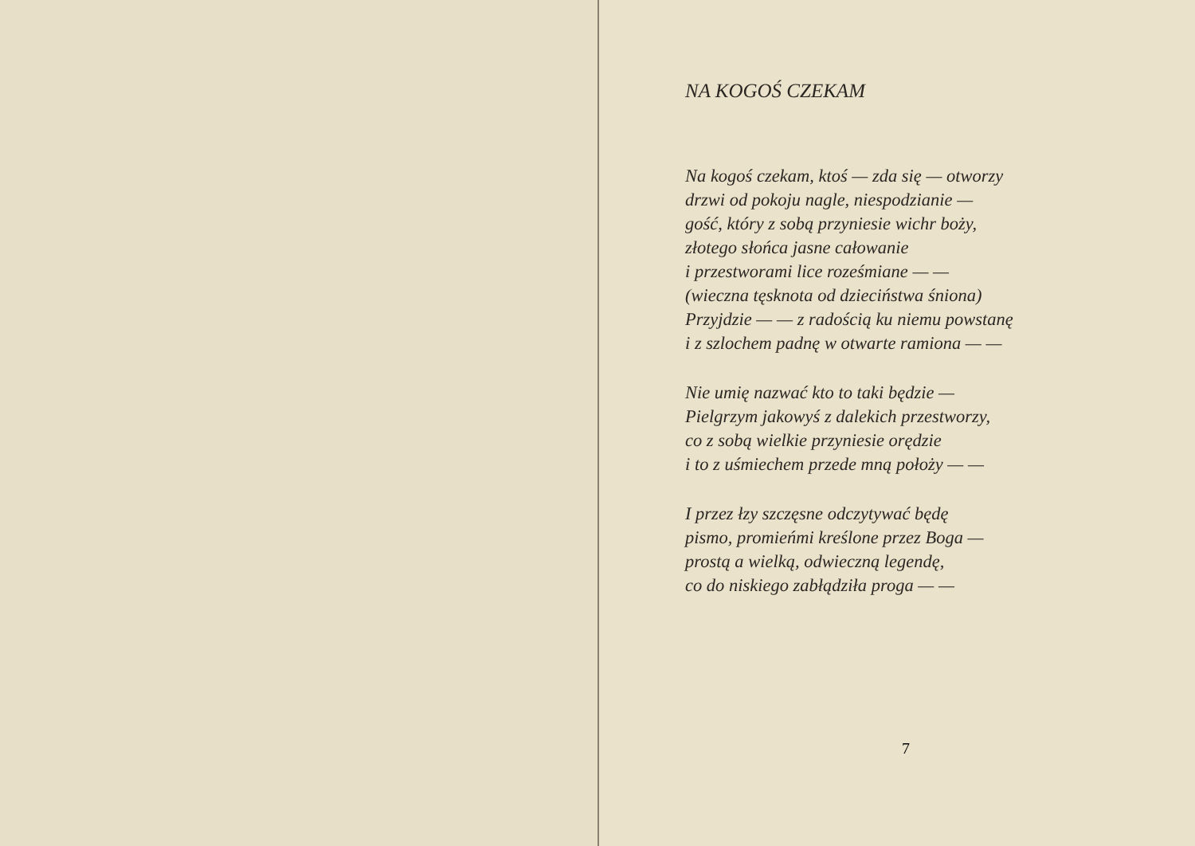NA KOGOŚ CZEKAM
Na kogoś czekam, ktoś — zda się — otworzy
drzwi od pokoju nagle, niespodzianie —
gość, który z sobą przyniesie wichr boży,
złotego słońca jasne całowanie
i przestworami lice roześmiane — —
(wieczna tęsknota od dzieciństwa śniona)
Przyjdzie — — z radością ku niemu powstanę
i z szlochem padnę w otwarte ramiona — —
Nie umię nazwać kto to taki będzie —
Pielgrzym jakowyś z dalekich przestworzy,
co z sobą wielkie przyniesie orędzie
i to z uśmiechem przede mną położy — —
I przez łzy szczęsne odczytywać będę
pismo, promieńmi kreślone przez Boga —
prostą a wielką, odwieczną legendę,
co do niskiego zabłądziła proga — —
7